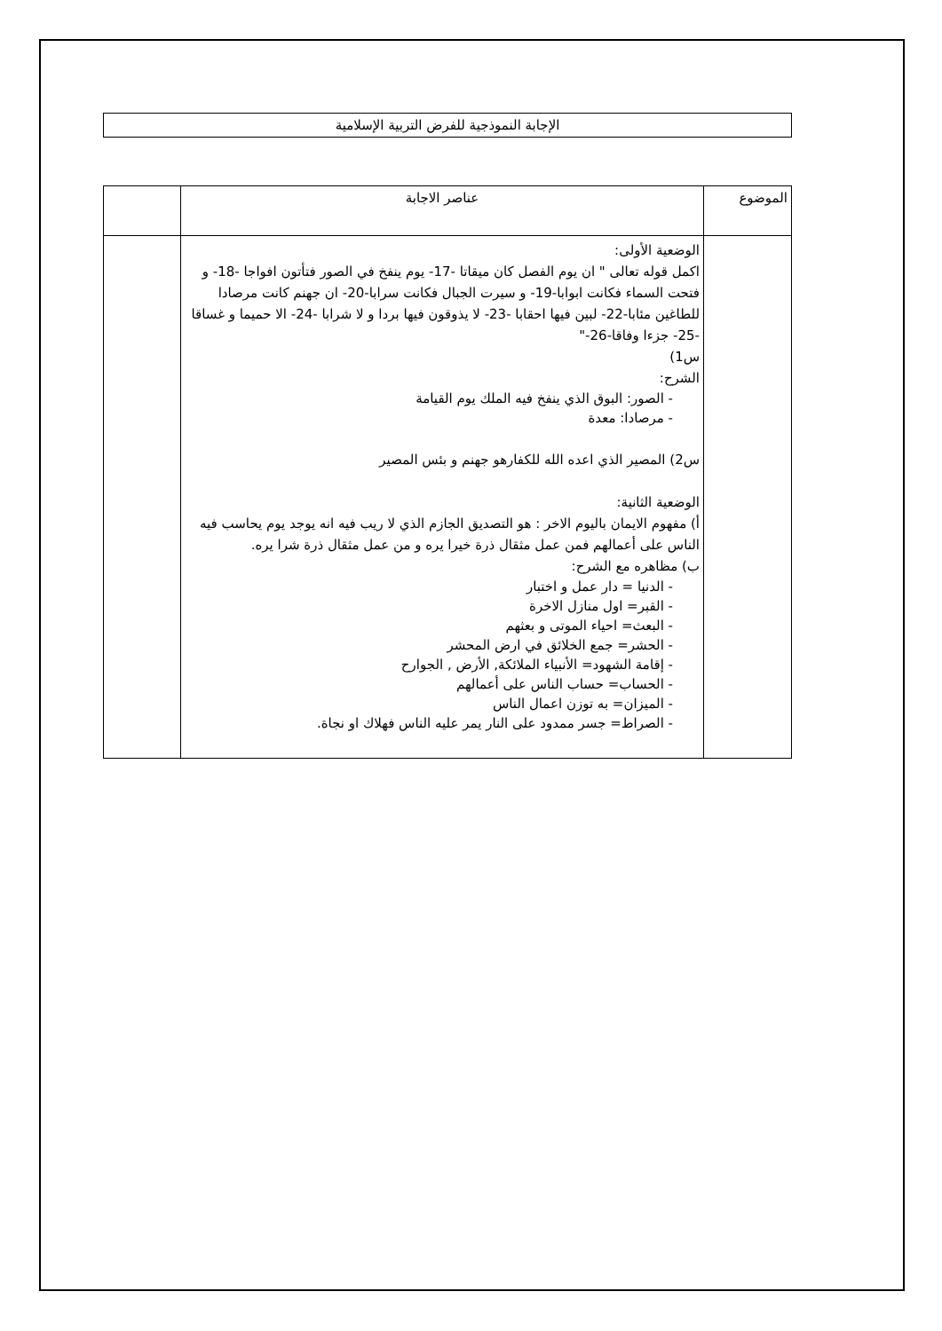الإجابة النموذجية للفرض التربية الإسلامية
| الموضوع | عناصر الاجابة | |
| | الوضعية الأولى: اكمل قوله تعالى " ان يوم الفصل كان ميقاتا -17- يوم ينفخ في الصور فتأتون افواجا -18- و فتحت السماء فكانت ابوابا-19- و سيرت الجبال فكانت سرابا-20- ان جهنم كانت مرصادا للطاغين مئابا-22- لبين فيها احقابا -23- لا يذوقون فيها بردا و لا شرابا -24- الا حميما و غساقا -25- جزءا وفاقا-26-" س1) الشرح: - الصور: البوق الذي ينفخ فيه الملك يوم القيامة - مرصادا: معدة س2) المصير الذي اعده الله للكفارهو جهنم و بئس المصير الوضعية الثانية: أ) مفهوم الايمان باليوم الاخر : هو التصديق الجازم الذي لا ريب فيه انه يوجد يوم يحاسب فيه الناس على أعمالهم فمن عمل مثقال ذرة خيرا يره و من عمل مثقال ذرة شرا يره. ب) مظاهره مع الشرح: - الدنيا = دار عمل و اختبار - القبر= اول منازل الاخرة - البعث= احياء الموتى و بعثهم - الحشر= جمع الخلائق في ارض المحشر - إقامة الشهود= الأنبياء الملائكة, الأرض , الجوارح - الحساب= حساب الناس على أعمالهم - الميزان= به توزن اعمال الناس - الصراط= جسر ممدود على النار يمر عليه الناس فهلاك او نجاة. | |